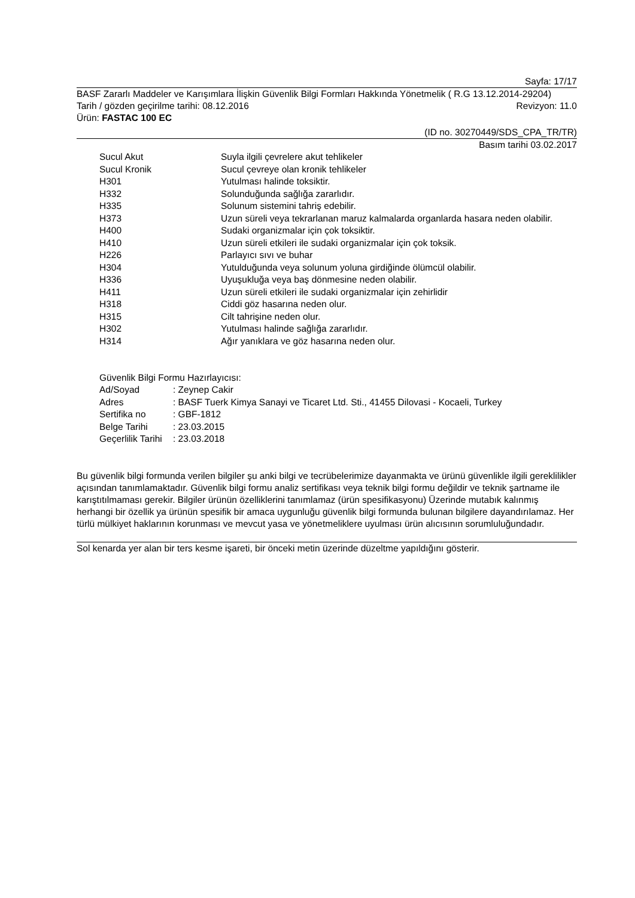Sayfa: 17/17
BASF Zararlı Maddeler ve Karışımlara İlişkin Güvenlik Bilgi Formları Hakkında Yönetmelik ( R.G 13.12.2014-29204)
Tarih / gözden geçirilme tarihi: 08.12.2016 Revizyon: 11.0
Ürün: FASTAC 100 EC
(ID no. 30270449/SDS_CPA_TR/TR)
Basım tarihi 03.02.2017
| Sucul Akut | Suyla ilgili çevrelere akut tehlikeler |
| Sucul Kronik | Sucul çevreye olan kronik tehlikeler |
| H301 | Yutulması halinde toksiktir. |
| H332 | Solunduğunda sağlığa zararlıdır. |
| H335 | Solunum sistemini tahriş edebilir. |
| H373 | Uzun süreli veya tekrarlanan maruz kalmalarda organlarda hasara neden olabilir. |
| H400 | Sudaki organizmalar için çok toksiktir. |
| H410 | Uzun süreli etkileri ile sudaki organizmalar için çok toksik. |
| H226 | Parlayıcı sıvı ve buhar |
| H304 | Yutulduğunda veya solunum yoluna girdiğinde ölümcül olabilir. |
| H336 | Uyuşukluğa veya baş dönmesine neden olabilir. |
| H411 | Uzun süreli etkileri ile sudaki organizmalar için zehirlidir |
| H318 | Ciddi göz hasarına neden olur. |
| H315 | Cilt tahrişine neden olur. |
| H302 | Yutulması halinde sağlığa zararlıdır. |
| H314 | Ağır yanıklara ve göz hasarına neden olur. |
Güvenlik Bilgi Formu Hazırlayıcısı:
| Ad/Soyad | : Zeynep Cakir |
| Adres | : BASF Tuerk Kimya Sanayi ve Ticaret Ltd. Sti., 41455 Dilovasi - Kocaeli, Turkey |
| Sertifika no | : GBF-1812 |
| Belge Tarihi | : 23.03.2015 |
| Geçerlilik Tarihi | : 23.03.2018 |
Bu güvenlik bilgi formunda verilen bilgiler şu anki bilgi ve tecrübelerimize dayanmakta ve ürünü güvenlikle ilgili gereklilikler açısından tanımlamaktadır. Güvenlik bilgi formu analiz sertifikası veya teknik bilgi formu değildir ve teknik şartname ile karıştıtılmaması gerekir. Bilgiler ürünün özelliklerini tanımlamaz (ürün spesifikasyonu) Üzerinde mutabık kalınmış herhangi bir özellik ya ürünün spesifik bir amaca uygunluğu güvenlik bilgi formunda bulunan bilgilere dayandırılamaz. Her türlü mülkiyet haklarının korunması ve mevcut yasa ve yönetmeliklere uyulması ürün alıcısının sorumluluğundadır.
Sol kenarda yer alan bir ters kesme işareti, bir önceki metin üzerinde düzeltme yapıldığını gösterir.